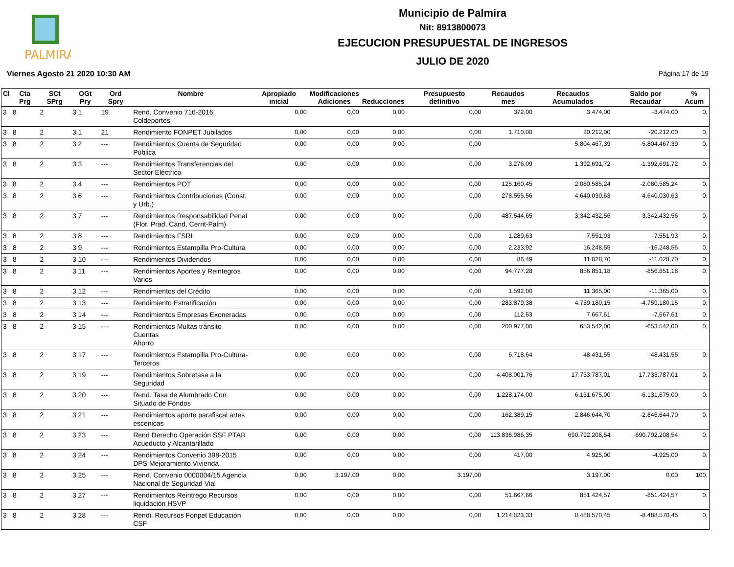PALMIRA
Municipio de Palmira
Nit: 8913800073
EJECUCION PRESUPUESTAL DE INGRESOS
JULIO DE 2020
Viernes Agosto 21 2020 10:30 AM Página 17 de 19
| Cl | Cta Prg | SCt SPrg | OGt Pry | Ord Spry | Nombre | Apropiado inicial | Modificaciones Adiciones | Reducciones | Presupuesto definitivo | Recaudos mes | Recaudos Acumulados | Saldo por Recaudar | % Acum |
| --- | --- | --- | --- | --- | --- | --- | --- | --- | --- | --- | --- | --- | --- |
| 3 | 8 | 2 | 3 1 | 19 | Rend. Convenio 716-2016 Coldeportes | 0,00 | 0,00 | 0,00 | 0,00 | 372,00 | 3.474,00 | -3.474,00 | 0, |
| 3 | 8 | 2 | 3 1 | 21 | Rendimiento FONPET Jubilados | 0,00 | 0,00 | 0,00 | 0,00 | 1.710,00 | 20.212,00 | -20.212,00 | 0, |
| 3 | 8 | 2 | 3 2 | --- | Rendimientos Cuenta de Seguridad Pública | 0,00 | 0,00 | 0,00 | 0,00 | | 5.804.467,39 | -5.804.467,39 | 0, |
| 3 | 8 | 2 | 3 3 | --- | Rendimientos Transferencias del Sector Eléctrico | 0,00 | 0,00 | 0,00 | 0,00 | 3.276,09 | 1.392.691,72 | -1.392.691,72 | 0, |
| 3 | 8 | 2 | 3 4 | --- | Rendimientos POT | 0,00 | 0,00 | 0,00 | 0,00 | 125.160,45 | 2.080.585,24 | -2.080.585,24 | 0, |
| 3 | 8 | 2 | 3 6 | --- | Rendimientos Contribuciones (Const. y Urb.) | 0,00 | 0,00 | 0,00 | 0,00 | 278.555,56 | 4.640.030,63 | -4.640.030,63 | 0, |
| 3 | 8 | 2 | 3 7 | --- | Rendimientos Responsabilidad Penal (Flor. Prad. Cand. Cerrit-Palm) | 0,00 | 0,00 | 0,00 | 0,00 | 487.544,65 | 3.342.432,56 | -3.342.432,56 | 0, |
| 3 | 8 | 2 | 3 8 | --- | Rendimientos FSRI | 0,00 | 0,00 | 0,00 | 0,00 | 1.289,63 | 7.551,93 | -7.551,93 | 0, |
| 3 | 8 | 2 | 3 9 | --- | Rendimientos Estampilla Pro-Cultura | 0,00 | 0,00 | 0,00 | 0,00 | 2.233,92 | 16.248,55 | -16.248,55 | 0, |
| 3 | 8 | 2 | 3 10 | --- | Rendimientos Dividendos | 0,00 | 0,00 | 0,00 | 0,00 | 86,49 | 11.028,70 | -11.028,70 | 0, |
| 3 | 8 | 2 | 3 11 | --- | Rendimientos Aportes y Reintegros Varios | 0,00 | 0,00 | 0,00 | 0,00 | 94.777,28 | 856.851,18 | -856.851,18 | 0, |
| 3 | 8 | 2 | 3 12 | --- | Rendimientos del Crédito | 0,00 | 0,00 | 0,00 | 0,00 | 1.592,00 | 11.365,00 | -11.365,00 | 0, |
| 3 | 8 | 2 | 3 13 | --- | Rendimiento Estratificación | 0,00 | 0,00 | 0,00 | 0,00 | 283.879,38 | 4.759.180,15 | -4.759.180,15 | 0, |
| 3 | 8 | 2 | 3 14 | --- | Rendimientos Empresas Exoneradas | 0,00 | 0,00 | 0,00 | 0,00 | 112,53 | 7.667,61 | -7.667,61 | 0, |
| 3 | 8 | 2 | 3 15 | --- | Rendimientos Multas tránsito Cuentas Ahorro | 0,00 | 0,00 | 0,00 | 0,00 | 200.977,00 | 653.542,00 | -653.542,00 | 0, |
| 3 | 8 | 2 | 3 17 | --- | Rendimientos Estampilla Pro-Cultura- Terceros | 0,00 | 0,00 | 0,00 | 0,00 | 6.718,64 | 48.431,55 | -48.431,55 | 0, |
| 3 | 8 | 2 | 3 19 | --- | Rendimientos Sobretasa a la Seguridad | 0,00 | 0,00 | 0,00 | 0,00 | 4.408.001,76 | 17.733.787,01 | -17.733.787,01 | 0, |
| 3 | 8 | 2 | 3 20 | --- | Rend. Tasa de Alumbrado Con Situado de Fondos | 0,00 | 0,00 | 0,00 | 0,00 | 1.228.174,00 | 6.131.675,00 | -6.131.675,00 | 0, |
| 3 | 8 | 2 | 3 21 | --- | Rendimientos aporte parafiscal artes escenicas | 0,00 | 0,00 | 0,00 | 0,00 | 162.389,15 | 2.846.644,70 | -2.846.644,70 | 0, |
| 3 | 8 | 2 | 3 23 | --- | Rend Derecho Operación SSF PTAR Acueducto y Alcantarillado | 0,00 | 0,00 | 0,00 | 0,00 | 113.838.986,35 | 690.792.208,54 | -690.792.208,54 | 0, |
| 3 | 8 | 2 | 3 24 | --- | Rendimientos Convenio 398-2015 DPS Mejoramiento Vivienda | 0,00 | 0,00 | 0,00 | 0,00 | 417,00 | 4.925,00 | -4.925,00 | 0, |
| 3 | 8 | 2 | 3 25 | --- | Rend. Convenio 0000004/15 Agencia Nacional de Seguridad Vial | 0,00 | 3.197,00 | 0,00 | 3.197,00 | | 3.197,00 | 0,00 | 100, |
| 3 | 8 | 2 | 3 27 | --- | Rendimientos Reintrego Recursos liquidación HSVP | 0,00 | 0,00 | 0,00 | 0,00 | 51.667,66 | 851.424,57 | -851.424,57 | 0, |
| 3 | 8 | 2 | 3 28 | --- | Rendi. Recursos Fonpet Educación CSF | 0,00 | 0,00 | 0,00 | 0,00 | 1.214.823,33 | 8.488.570,45 | -8.488.570,45 | 0, |